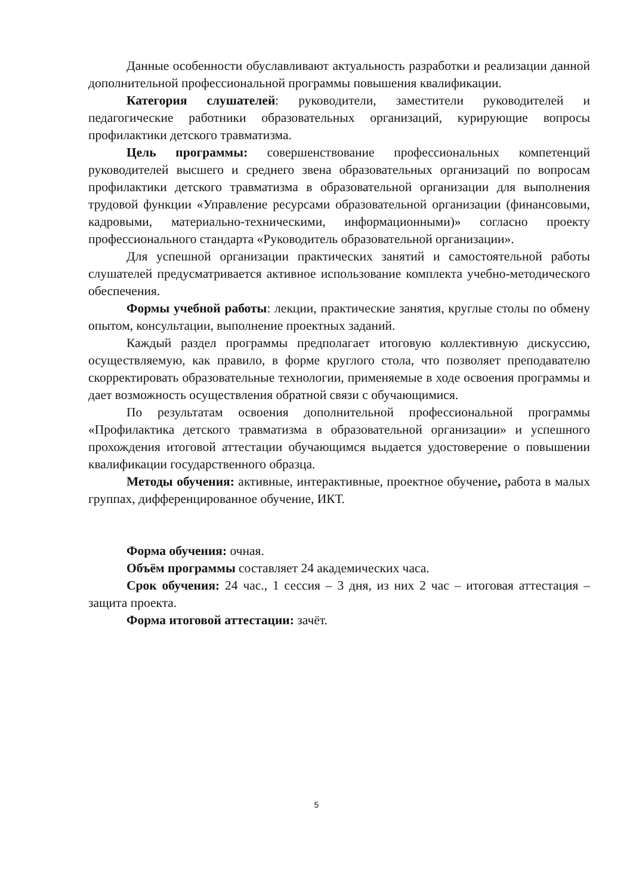Данные особенности обуславливают актуальность разработки и реализации данной дополнительной профессиональной программы повышения квалификации.
Категория слушателей: руководители, заместители руководителей и педагогические работники образовательных организаций, курирующие вопросы профилактики детского травматизма.
Цель программы: совершенствование профессиональных компетенций руководителей высшего и среднего звена образовательных организаций по вопросам профилактики детского травматизма в образовательной организации для выполнения трудовой функции «Управление ресурсами образовательной организации (финансовыми, кадровыми, материально-техническими, информационными)» согласно проекту профессионального стандарта «Руководитель образовательной организации».
Для успешной организации практических занятий и самостоятельной работы слушателей предусматривается активное использование комплекта учебно-методического обеспечения.
Формы учебной работы: лекции, практические занятия, круглые столы по обмену опытом, консультации, выполнение проектных заданий.
Каждый раздел программы предполагает итоговую коллективную дискуссию, осуществляемую, как правило, в форме круглого стола, что позволяет преподавателю скорректировать образовательные технологии, применяемые в ходе освоения программы и дает возможность осуществления обратной связи с обучающимися.
По результатам освоения дополнительной профессиональной программы «Профилактика детского травматизма в образовательной организации» и успешного прохождения итоговой аттестации обучающимся выдается удостоверение о повышении квалификации государственного образца.
Методы обучения: активные, интерактивные, проектное обучение, работа в малых группах, дифференцированное обучение, ИКТ.
Форма обучения: очная.
Объём программы составляет 24 академических часа.
Срок обучения: 24 час., 1 сессия – 3 дня, из них 2 час – итоговая аттестация – защита проекта.
Форма итоговой аттестации: зачёт.
5